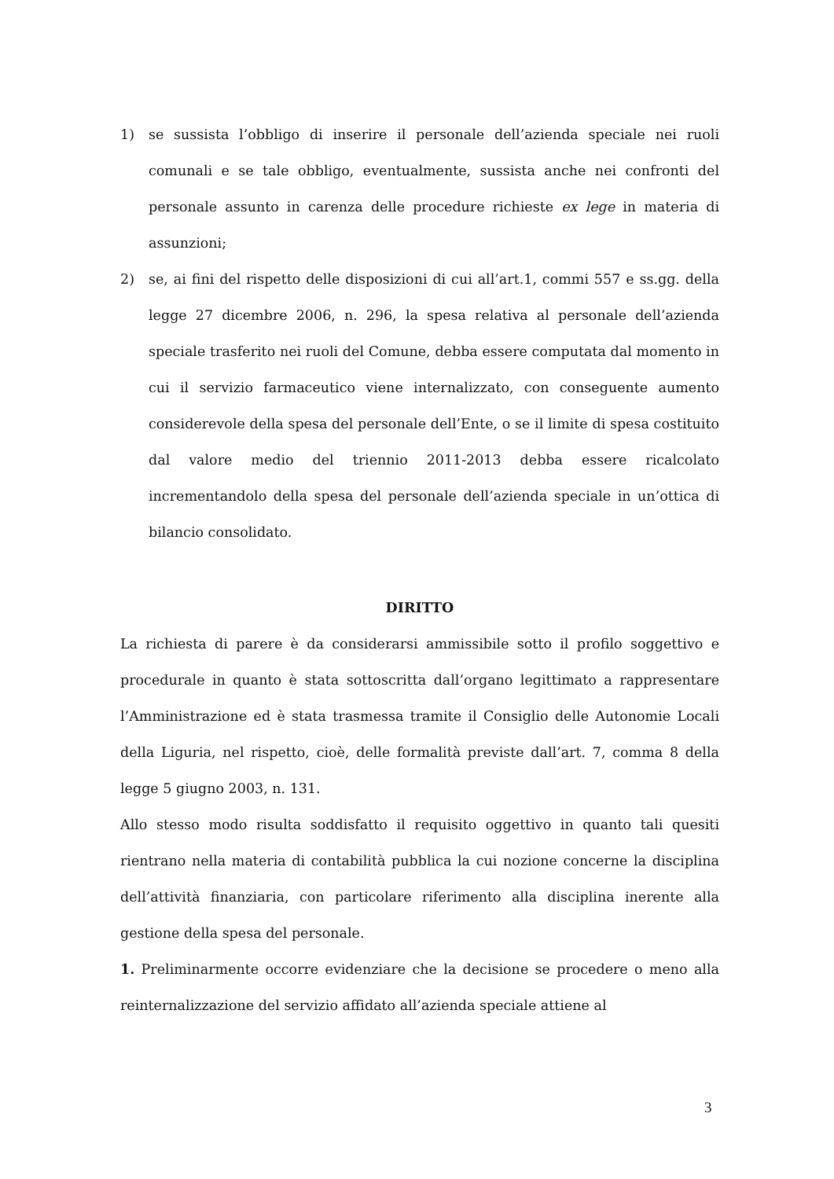1) se sussista l’obbligo di inserire il personale dell’azienda speciale nei ruoli comunali e se tale obbligo, eventualmente, sussista anche nei confronti del personale assunto in carenza delle procedure richieste ex lege in materia di assunzioni;
2) se, ai fini del rispetto delle disposizioni di cui all’art.1, commi 557 e ss.gg. della legge 27 dicembre 2006, n. 296, la spesa relativa al personale dell’azienda speciale trasferito nei ruoli del Comune, debba essere computata dal momento in cui il servizio farmaceutico viene internalizzato, con conseguente aumento considerevole della spesa del personale dell’Ente, o se il limite di spesa costituito dal valore medio del triennio 2011-2013 debba essere ricalcolato incrementandolo della spesa del personale dell’azienda speciale in un’ottica di bilancio consolidato.
DIRITTO
La richiesta di parere è da considerarsi ammissibile sotto il profilo soggettivo e procedurale in quanto è stata sottoscritta dall’organo legittimato a rappresentare l’Amministrazione ed è stata trasmessa tramite il Consiglio delle Autonomie Locali della Liguria, nel rispetto, cioè, delle formalità previste dall’art. 7, comma 8 della legge 5 giugno 2003, n. 131.
Allo stesso modo risulta soddisfatto il requisito oggettivo in quanto tali quesiti rientrano nella materia di contabilità pubblica la cui nozione concerne la disciplina dell’attività finanziaria, con particolare riferimento alla disciplina inerente alla gestione della spesa del personale.
1. Preliminarmente occorre evidenziare che la decisione se procedere o meno alla reinternalizzazione del servizio affidato all’azienda speciale attiene al
3